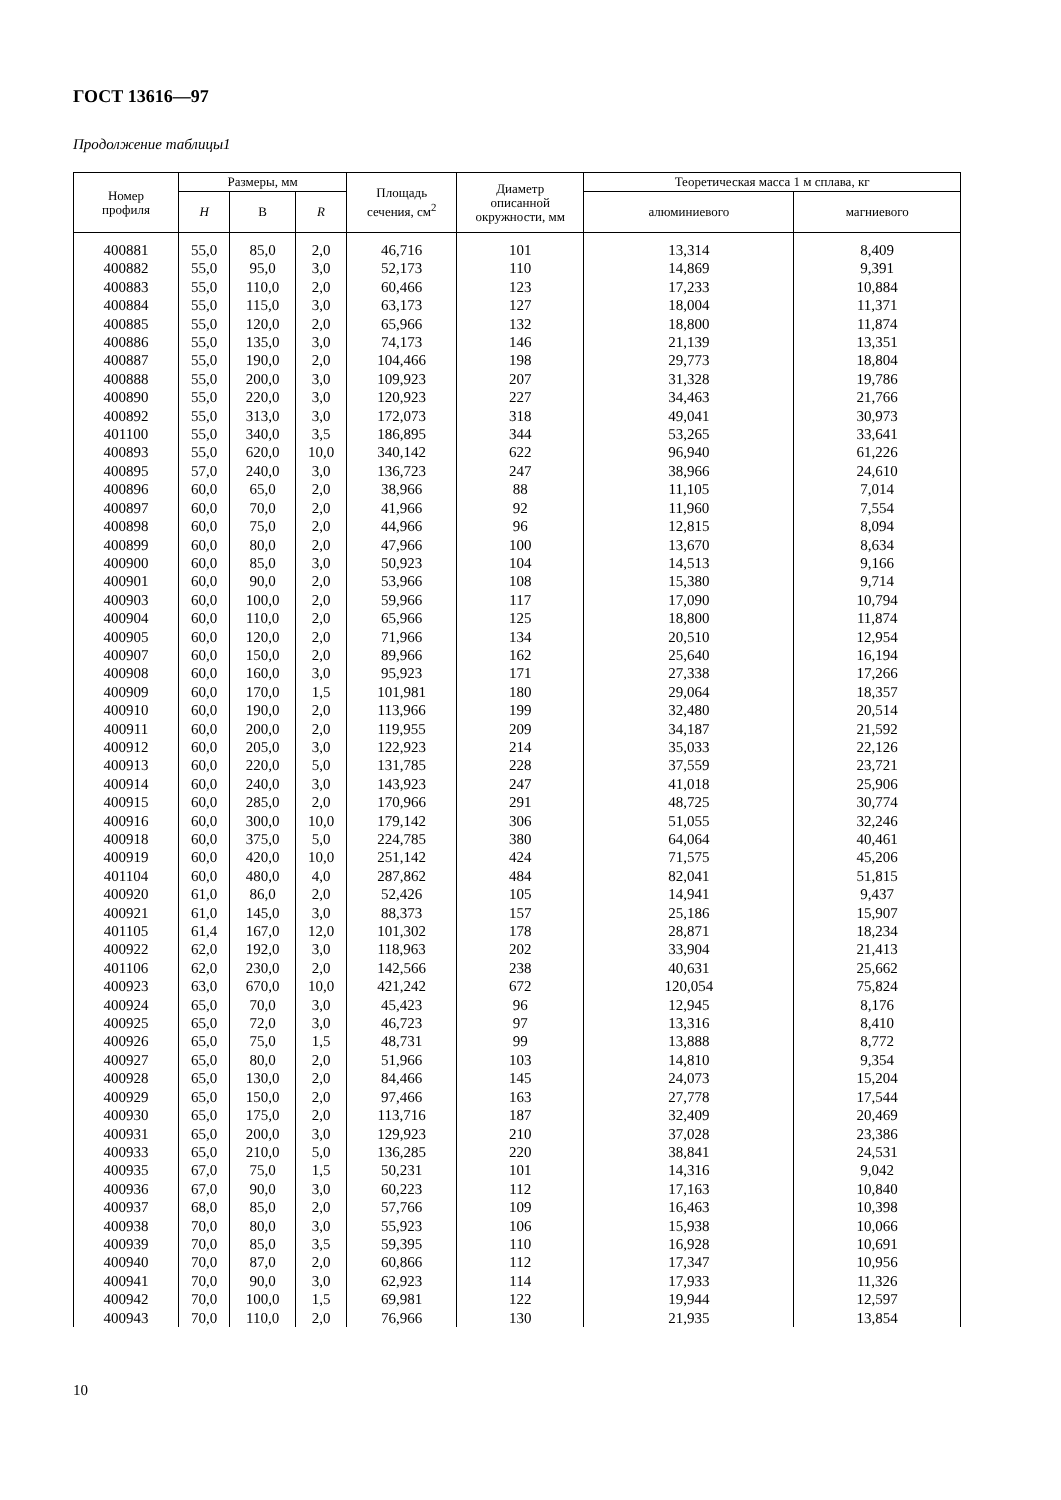ГОСТ 13616—97
Продолжение таблицы1
| Номер профиля | Размеры, мм | | | Площадь сечения, см<sup>2</sup> | Диаметр описанной окружности, мм | Теоретическая масса 1 м сплава, кг | |
| --- | --- | --- | --- | --- | --- | --- | --- |
| | H | В | R | | | алюминиевого | магниевого |
| 400881 | 55,0 | 85,0 | 2,0 | 46,716 | 101 | 13,314 | 8,409 |
| 400882 | 55,0 | 95,0 | 3,0 | 52,173 | 110 | 14,869 | 9,391 |
| 400883 | 55,0 | 110,0 | 2,0 | 60,466 | 123 | 17,233 | 10,884 |
| 400884 | 55,0 | 115,0 | 3,0 | 63,173 | 127 | 18,004 | 11,371 |
| 400885 | 55,0 | 120,0 | 2,0 | 65,966 | 132 | 18,800 | 11,874 |
| 400886 | 55,0 | 135,0 | 3,0 | 74,173 | 146 | 21,139 | 13,351 |
| 400887 | 55,0 | 190,0 | 2,0 | 104,466 | 198 | 29,773 | 18,804 |
| 400888 | 55,0 | 200,0 | 3,0 | 109,923 | 207 | 31,328 | 19,786 |
| 400890 | 55,0 | 220,0 | 3,0 | 120,923 | 227 | 34,463 | 21,766 |
| 400892 | 55,0 | 313,0 | 3,0 | 172,073 | 318 | 49,041 | 30,973 |
| 401100 | 55,0 | 340,0 | 3,5 | 186,895 | 344 | 53,265 | 33,641 |
| 400893 | 55,0 | 620,0 | 10,0 | 340,142 | 622 | 96,940 | 61,226 |
| 400895 | 57,0 | 240,0 | 3,0 | 136,723 | 247 | 38,966 | 24,610 |
| 400896 | 60,0 | 65,0 | 2,0 | 38,966 | 88 | 11,105 | 7,014 |
| 400897 | 60,0 | 70,0 | 2,0 | 41,966 | 92 | 11,960 | 7,554 |
| 400898 | 60,0 | 75,0 | 2,0 | 44,966 | 96 | 12,815 | 8,094 |
| 400899 | 60,0 | 80,0 | 2,0 | 47,966 | 100 | 13,670 | 8,634 |
| 400900 | 60,0 | 85,0 | 3,0 | 50,923 | 104 | 14,513 | 9,166 |
| 400901 | 60,0 | 90,0 | 2,0 | 53,966 | 108 | 15,380 | 9,714 |
| 400903 | 60,0 | 100,0 | 2,0 | 59,966 | 117 | 17,090 | 10,794 |
| 400904 | 60,0 | 110,0 | 2,0 | 65,966 | 125 | 18,800 | 11,874 |
| 400905 | 60,0 | 120,0 | 2,0 | 71,966 | 134 | 20,510 | 12,954 |
| 400907 | 60,0 | 150,0 | 2,0 | 89,966 | 162 | 25,640 | 16,194 |
| 400908 | 60,0 | 160,0 | 3,0 | 95,923 | 171 | 27,338 | 17,266 |
| 400909 | 60,0 | 170,0 | 1,5 | 101,981 | 180 | 29,064 | 18,357 |
| 400910 | 60,0 | 190,0 | 2,0 | 113,966 | 199 | 32,480 | 20,514 |
| 400911 | 60,0 | 200,0 | 2,0 | 119,955 | 209 | 34,187 | 21,592 |
| 400912 | 60,0 | 205,0 | 3,0 | 122,923 | 214 | 35,033 | 22,126 |
| 400913 | 60,0 | 220,0 | 5,0 | 131,785 | 228 | 37,559 | 23,721 |
| 400914 | 60,0 | 240,0 | 3,0 | 143,923 | 247 | 41,018 | 25,906 |
| 400915 | 60,0 | 285,0 | 2,0 | 170,966 | 291 | 48,725 | 30,774 |
| 400916 | 60,0 | 300,0 | 10,0 | 179,142 | 306 | 51,055 | 32,246 |
| 400918 | 60,0 | 375,0 | 5,0 | 224,785 | 380 | 64,064 | 40,461 |
| 400919 | 60,0 | 420,0 | 10,0 | 251,142 | 424 | 71,575 | 45,206 |
| 401104 | 60,0 | 480,0 | 4,0 | 287,862 | 484 | 82,041 | 51,815 |
| 400920 | 61,0 | 86,0 | 2,0 | 52,426 | 105 | 14,941 | 9,437 |
| 400921 | 61,0 | 145,0 | 3,0 | 88,373 | 157 | 25,186 | 15,907 |
| 401105 | 61,4 | 167,0 | 12,0 | 101,302 | 178 | 28,871 | 18,234 |
| 400922 | 62,0 | 192,0 | 3,0 | 118,963 | 202 | 33,904 | 21,413 |
| 401106 | 62,0 | 230,0 | 2,0 | 142,566 | 238 | 40,631 | 25,662 |
| 400923 | 63,0 | 670,0 | 10,0 | 421,242 | 672 | 120,054 | 75,824 |
| 400924 | 65,0 | 70,0 | 3,0 | 45,423 | 96 | 12,945 | 8,176 |
| 400925 | 65,0 | 72,0 | 3,0 | 46,723 | 97 | 13,316 | 8,410 |
| 400926 | 65,0 | 75,0 | 1,5 | 48,731 | 99 | 13,888 | 8,772 |
| 400927 | 65,0 | 80,0 | 2,0 | 51,966 | 103 | 14,810 | 9,354 |
| 400928 | 65,0 | 130,0 | 2,0 | 84,466 | 145 | 24,073 | 15,204 |
| 400929 | 65,0 | 150,0 | 2,0 | 97,466 | 163 | 27,778 | 17,544 |
| 400930 | 65,0 | 175,0 | 2,0 | 113,716 | 187 | 32,409 | 20,469 |
| 400931 | 65,0 | 200,0 | 3,0 | 129,923 | 210 | 37,028 | 23,386 |
| 400933 | 65,0 | 210,0 | 5,0 | 136,285 | 220 | 38,841 | 24,531 |
| 400935 | 67,0 | 75,0 | 1,5 | 50,231 | 101 | 14,316 | 9,042 |
| 400936 | 67,0 | 90,0 | 3,0 | 60,223 | 112 | 17,163 | 10,840 |
| 400937 | 68,0 | 85,0 | 2,0 | 57,766 | 109 | 16,463 | 10,398 |
| 400938 | 70,0 | 80,0 | 3,0 | 55,923 | 106 | 15,938 | 10,066 |
| 400939 | 70,0 | 85,0 | 3,5 | 59,395 | 110 | 16,928 | 10,691 |
| 400940 | 70,0 | 87,0 | 2,0 | 60,866 | 112 | 17,347 | 10,956 |
| 400941 | 70,0 | 90,0 | 3,0 | 62,923 | 114 | 17,933 | 11,326 |
| 400942 | 70,0 | 100,0 | 1,5 | 69,981 | 122 | 19,944 | 12,597 |
| 400943 | 70,0 | 110,0 | 2,0 | 76,966 | 130 | 21,935 | 13,854 |
10